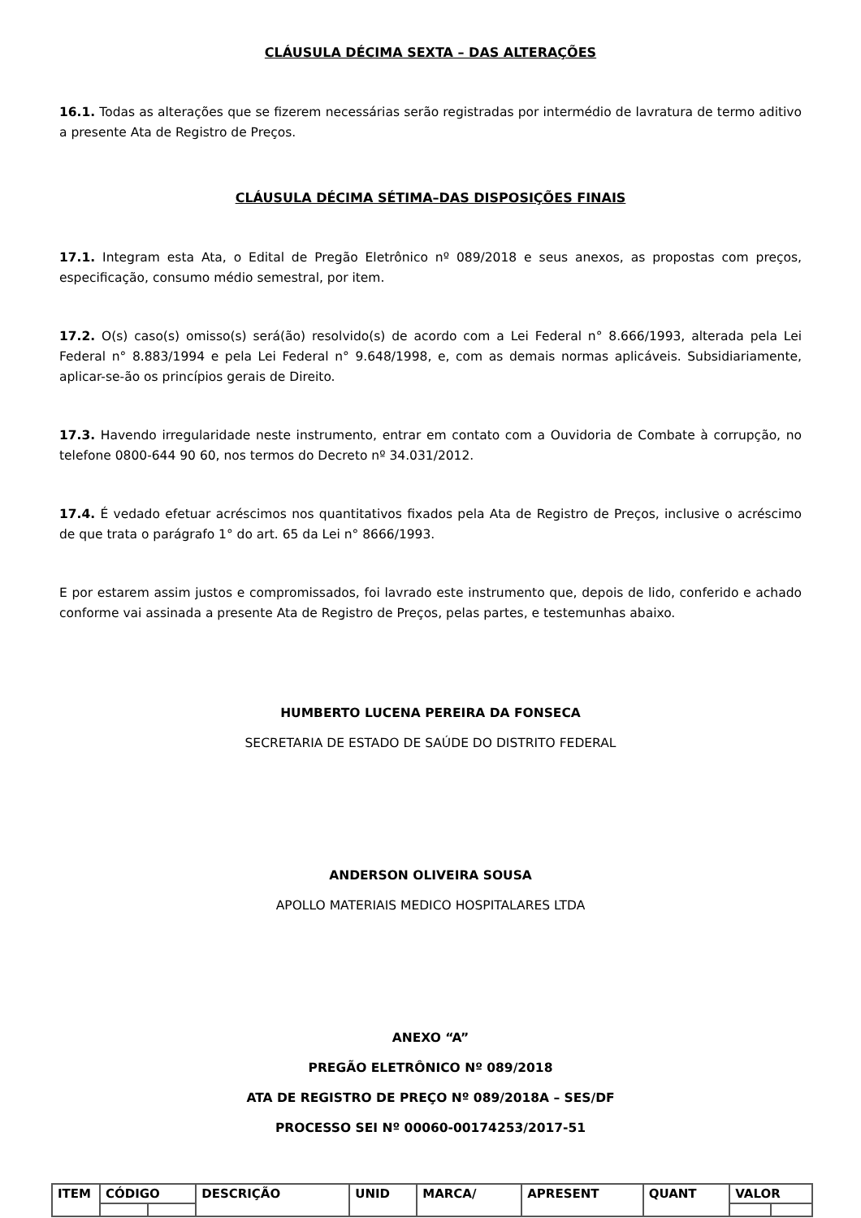CLÁUSULA DÉCIMA SEXTA – DAS ALTERAÇÕES
16.1. Todas as alterações que se fizerem necessárias serão registradas por intermédio de lavratura de termo aditivo a presente Ata de Registro de Preços.
CLÁUSULA DÉCIMA SÉTIMA–DAS DISPOSIÇÕES FINAIS
17.1. Integram esta Ata, o Edital de Pregão Eletrônico nº 089/2018 e seus anexos, as propostas com preços, especificação, consumo médio semestral, por item.
17.2. O(s) caso(s) omisso(s) será(ão) resolvido(s) de acordo com a Lei Federal n° 8.666/1993, alterada pela Lei Federal n° 8.883/1994 e pela Lei Federal n° 9.648/1998, e, com as demais normas aplicáveis. Subsidiariamente, aplicar-se-ão os princípios gerais de Direito.
17.3. Havendo irregularidade neste instrumento, entrar em contato com a Ouvidoria de Combate à corrupção, no telefone 0800-644 90 60, nos termos do Decreto nº 34.031/2012.
17.4. É vedado efetuar acréscimos nos quantitativos fixados pela Ata de Registro de Preços, inclusive o acréscimo de que trata o parágrafo 1° do art. 65 da Lei n° 8666/1993.
E por estarem assim justos e compromissados, foi lavrado este instrumento que, depois de lido, conferido e achado conforme vai assinada a presente Ata de Registro de Preços, pelas partes, e testemunhas abaixo.
HUMBERTO LUCENA PEREIRA DA FONSECA
SECRETARIA DE ESTADO DE SAÚDE DO DISTRITO FEDERAL
ANDERSON OLIVEIRA SOUSA
APOLLO MATERIAIS MEDICO HOSPITALARES LTDA
ANEXO “A”
PREGÃO ELETRÔNICO Nº 089/2018
ATA DE REGISTRO DE PREÇO Nº 089/2018A – SES/DF
PROCESSO SEI Nº 00060-00174253/2017-51
| ITEM | CÓDIGO | | DESCRIÇÃO | UNID | MARCA/ | APRESENT | QUANT | VALOR | |
| --- | --- | --- | --- | --- | --- | --- | --- | --- | --- |